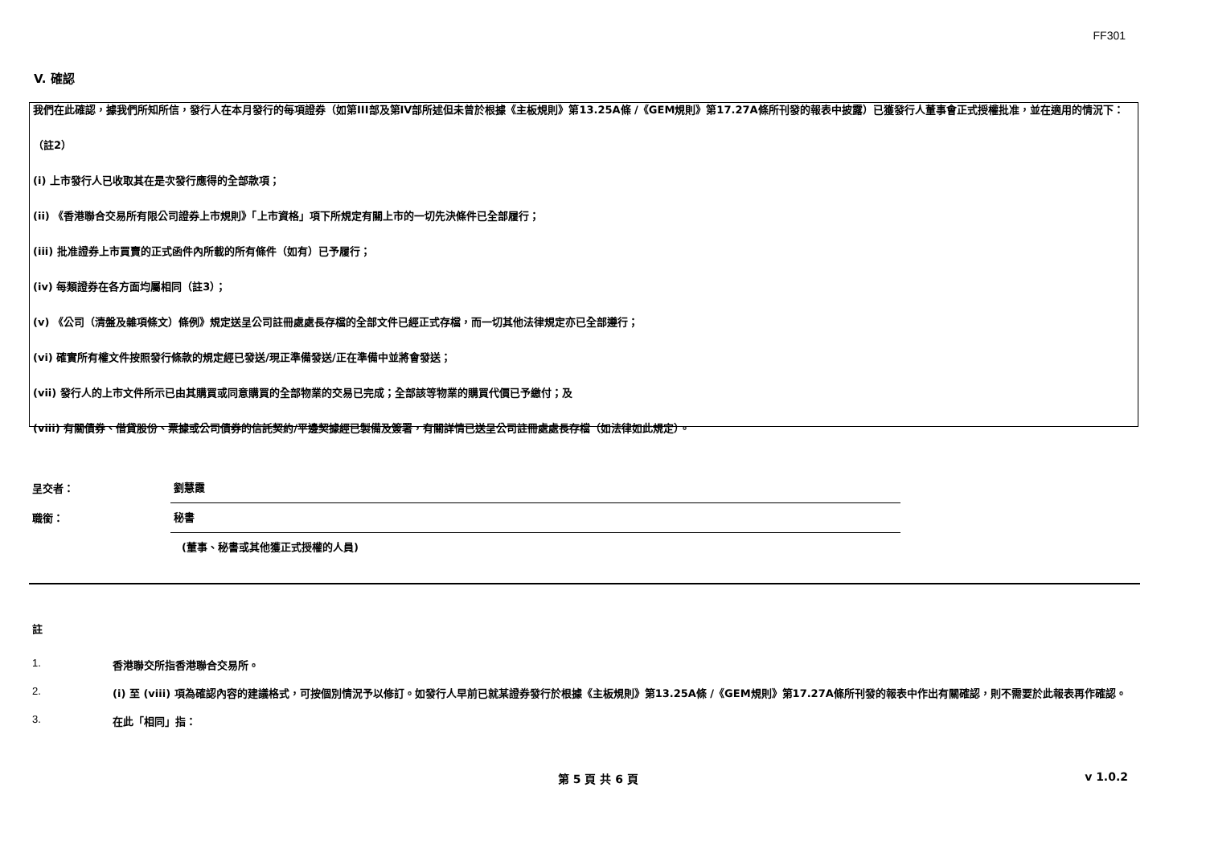FF301
V. 確認
我們在此確認，據我們所知所信，發行人在本月發行的每項證券（如第III部及第IV部所述但未曾於根據《主板規則》第13.25A條 /《GEM規則》第17.27A條所刊發的報表中披露）已獲發行人董事會正式授權批准，並在適用的情況下：
（註2）
(i) 上市發行人已收取其在是次發行應得的全部款項；
(ii) 《香港聯合交易所有限公司證券上市規則》「上市資格」項下所規定有關上市的一切先決條件已全部履行；
(iii) 批准證券上市買賣的正式函件內所載的所有條件（如有）已予履行；
(iv) 每類證券在各方面均屬相同（註3）；
(v) 《公司（清盤及雜項條文）條例》規定送呈公司註冊處處長存檔的全部文件已經正式存檔，而一切其他法律規定亦已全部遵行；
(vi) 確實所有權文件按照發行條款的規定經已發送/現正準備發送/正在準備中並將會發送；
(vii) 發行人的上市文件所示已由其購買或同意購買的全部物業的交易已完成；全部該等物業的購買代價已予繳付；及
(viii) 有關債券、借貸股份、票據或公司債券的信託契約/平邊契據經已製備及簽署，有關詳情已送呈公司註冊處處長存檔（如法律如此規定）。
呈交者：
劉慧霞
職銜：
秘書
(董事、秘書或其他獲正式授權的人員)
註
1. 香港聯交所指香港聯合交易所。
2. (i) 至 (viii) 項為確認內容的建議格式，可按個別情況予以修訂。如發行人早前已就某證券發行於根據《主板規則》第13.25A條 /《GEM規則》第17.27A條所刊發的報表中作出有關確認，則不需要於此報表再作確認。
3. 在此「相同」指：
第 5 頁 共 6 頁 v 1.0.2